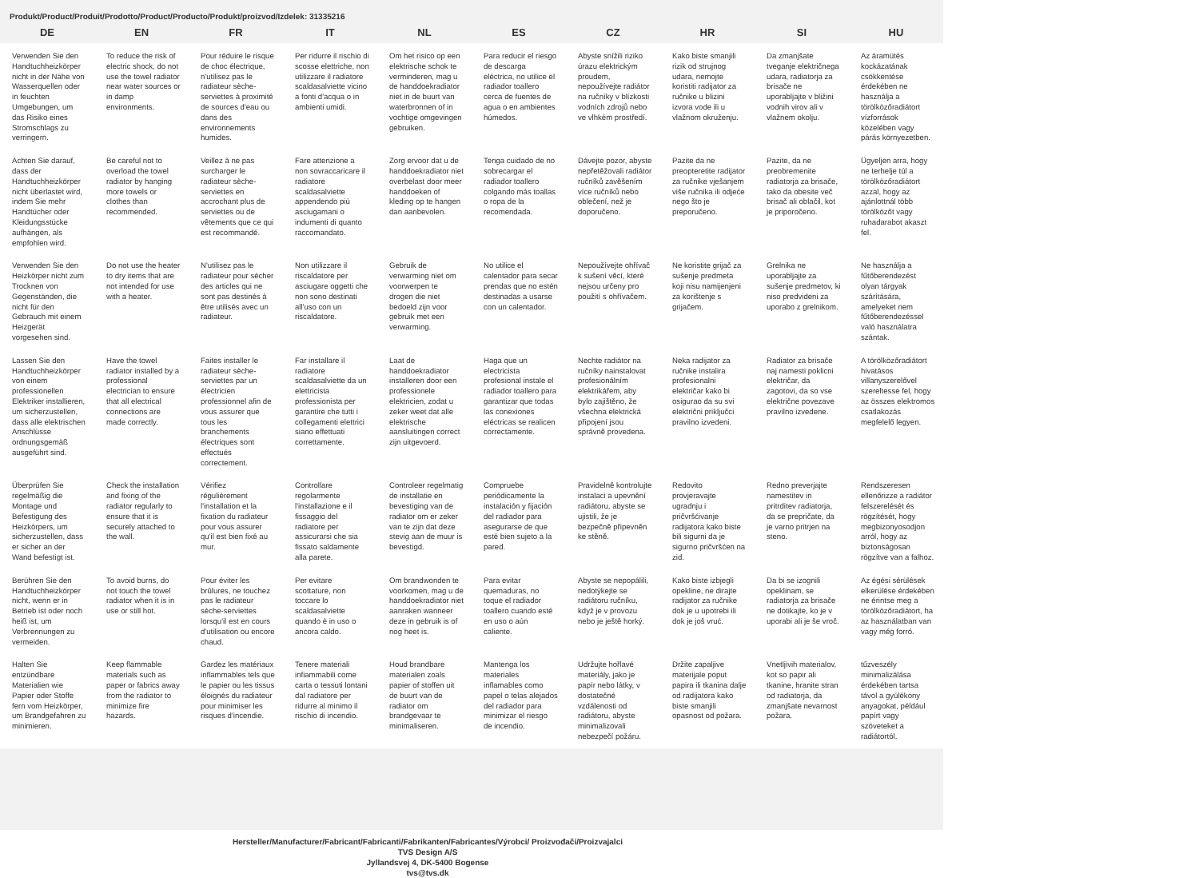Produkt/Product/Produit/Prodotto/Product/Producto/Produkt/proizvod/Izdelek: 31335216
| DE | EN | FR | IT | NL | ES | CZ | HR | SI | HU |
| --- | --- | --- | --- | --- | --- | --- | --- | --- | --- |
| Verwenden Sie den Handtuchheizkörper nicht in der Nähe von Wasserquellen oder in feuchten Umgebungen, um das Risiko eines Stromschlags zu verringern. | To reduce the risk of electric shock, do not use the towel radiator near water sources or in damp environments. | Pour réduire le risque de choc électrique, n'utilisez pas le radiateur sèche-serviettes à proximité de sources d'eau ou dans des environnements humides. | Per ridurre il rischio di scosse elettriche, non utilizzare il radiatore scaldasalviette vicino a fonti d'acqua o in ambienti umidi. | Om het risico op een elektrische schok te verminderen, mag u de handdoekradiator niet in de buurt van waterbronnen of in vochtige omgevingen gebruiken. | Para reducir el riesgo de descarga eléctrica, no utilice el radiador toallero cerca de fuentes de agua o en ambientes húmedos. | Abyste snížili riziko úrazu elektrickým proudem, nepoužívejte radiátor na ručníky v blízkosti vodních zdrojů nebo ve vlhkém prostředí. | Kako biste smanjili rizik od strujnog udara, nemojte koristiti radijator za ručnike u blizini izvora vode ili u vlažnom okruženju. | Da zmanjšate tveganje električnega udara, radiatorja za brisače ne uporabljajte v bližini vodnih virov ali v vlažnem okolju. | Az áramütés kockázatának csökkentése érdekében ne használja a törölközőradiátort vízforrások közelében vagy párás környezetben. |
| Achten Sie darauf, dass der Handtuchheizkörper nicht überlastet wird, indem Sie mehr Handtücher oder Kleidungsstücke aufhängen, als empfohlen wird. | Be careful not to overload the towel radiator by hanging more towels or clothes than recommended. | Veillez à ne pas surcharger le radiateur sèche-serviettes en accrochant plus de serviettes ou de vêtements que ce qui est recommandé. | Fare attenzione a non sovraccaricare il radiatore scaldasalviette appendendo più asciugamani o indumenti di quanto raccomandato. | Zorg ervoor dat u de handdoekradiator niet overbelast door meer handdoeken of kleding op te hangen dan aanbevolen. | Tenga cuidado de no sobrecargar el radiador toallero colgando más toallas o ropa de la recomendada. | Dávejte pozor, abyste nepřetěžovali radiátor ručníků zavěšením více ručníků nebo oblečení, než je doporučeno. | Pazite da ne preopteretite radijator za ručnike vješanjem više ručnika ili odjeće nego što je preporučeno. | Pazite, da ne preobremenite radiatorja za brisače, tako da obesite več brisač ali oblačil, kot je priporočeno. | Ügyeljen arra, hogy ne terhelje túl a törölközőradiátort azzal, hogy az ajánlottnál több törölközőt vagy ruhadarabot akaszt fel. |
| Verwenden Sie den Heizkörper nicht zum Trocknen von Gegenständen, die nicht für den Gebrauch mit einem Heizgerät vorgesehen sind. | Do not use the heater to dry items that are not intended for use with a heater. | N'utilisez pas le radiateur pour sécher des articles qui ne sont pas destinés à être utilisés avec un radiateur. | Non utilizzare il riscaldatore per asciugare oggetti che non sono destinati all'uso con un riscaldatore. | Gebruik de verwarming niet om voorwerpen te drogen die niet bedoeld zijn voor gebruik met een verwarming. | No utilice el calentador para secar prendas que no estén destinadas a usarse con un calentador. | Nepoužívejte ohřívač k sušení věcí, které nejsou určeny pro použití s ohřívačem. | Ne koristite grijač za sušenje predmeta koji nisu namijenjeni za korištenje s grijačem. | Grelnika ne uporabljajte za sušenje predmetov, ki niso predvideni za uporabo z grelnikom. | Ne használja a fűtőberendezést olyan tárgyak szárítására, amelyeket nem fűtőberendezéssel való használatra szántak. |
| Lassen Sie den Handtuchheizkörper von einem professionellen Elektriker installieren, um sicherzustellen, dass alle elektrischen Anschlüsse ordnungsgemäß ausgeführt sind. | Have the towel radiator installed by a professional electrician to ensure that all electrical connections are made correctly. | Faites installer le radiateur sèche-serviettes par un électricien professionnel afin de vous assurer que tous les branchements électriques sont effectués correctement. | Far installare il radiatore scaldasalviette da un elettricista professionista per garantire che tutti i collegamenti elettrici siano effettuati correttamente. | Laat de handdoekradiator installeren door een professionele elektricien, zodat u zeker weet dat alle elektrische aansluitingen correct zijn uitgevoerd. | Haga que un electricista profesional instale el radiador toallero para garantizar que todas las conexiones eléctricas se realicen correctamente. | Nechte radiátor na ručníky nainstalovat profesionálním elektrikářem, aby bylo zajištěno, že všechna elektrická připojení jsou správně provedena. | Neka radijator za ručnike instalira profesionalni električar kako bi osigurao da su svi električni priključci pravilno izvedeni. | Radiator za brisače naj namesti poklicni električar, da zagotovi, da so vse električne povezave pravilno izvedene. | A törölközőradiátort hivatásos villanyszerelővel szereltesse fel, hogy az összes elektromos csatlakozás megfelelő legyen. |
| Überprüfen Sie regelmäßig die Montage und Befestigung des Heizkörpers, um sicherzustellen, dass er sicher an der Wand befestigt ist. | Check the installation and fixing of the radiator regularly to ensure that it is securely attached to the wall. | Vérifiez régulièrement l'installation et la fixation du radiateur pour vous assurer qu'il est bien fixé au mur. | Controllare regolarmente l'installazione e il fissaggio del radiatore per assicurarsi che sia fissato saldamente alla parete. | Controleer regelmatig de installatie en bevestiging van de radiator om er zeker van te zijn dat deze stevig aan de muur is bevestigd. | Compruebe periódicamente la instalación y fijación del radiador para asegurarse de que esté bien sujeto a la pared. | Pravidelně kontrolujte instalaci a upevnění radiátoru, abyste se ujistili, že je bezpečně připevněn ke stěně. | Redovito provjeravajte ugradnju i pričvršćivanje radijatora kako biste bili sigurni da je sigurno pričvršćen na zid. | Redno preverjajte namestitev in pritrditev radiatorja, da se prepričate, da je varno pritrjen na steno. | Rendszeresen ellenőrizze a radiátor felszerelését és rögzítését, hogy megbizonyosodjon arról, hogy az biztonságosan rögzítve van a falhoz. |
| Berühren Sie den Handtuchheizkörper nicht, wenn er in Betrieb ist oder noch heiß ist, um Verbrennungen zu vermeiden. | To avoid burns, do not touch the towel radiator when it is in use or still hot. | Pour éviter les brûlures, ne touchez pas le radiateur sèche-serviettes lorsqu'il est en cours d'utilisation ou encore chaud. | Per evitare scottature, non toccare lo scaldasalviette quando è in uso o ancora caldo. | Om brandwonden te voorkomen, mag u de handdoekradiator niet aanraken wanneer deze in gebruik is of nog heet is. | Para evitar quemaduras, no toque el radiador toallero cuando esté en uso o aún caliente. | Abyste se nepopálili, nedotýkejte se radiátoru ručníku, když je v provozu nebo je ještě horký. | Kako biste izbjegli opekline, ne dirajte radijator za ručnike dok je u upotrebi ili dok je još vruć. | Da bi se izognili opeklinam, se radiatorja za brisače ne dotikajte, ko je v uporabi ali je še vroč. | Az égési sérülések elkerülése érdekében ne érintse meg a törölközőradiátort, ha az használatban van vagy még forró. |
| Halten Sie entzündbare Materialien wie Papier oder Stoffe fern vom Heizkörper, um Brandgefahren zu minimieren. | Keep flammable materials such as paper or fabrics away from the radiator to minimize fire hazards. | Gardez les matériaux inflammables tels que le papier ou les tissus éloignés du radiateur pour minimiser les risques d'incendie. | Tenere materiali infiammabili come carta o tessuti lontani dal radiatore per ridurre al minimo il rischio di incendio. | Houd brandbare materialen zoals papier of stoffen uit de buurt van de radiator om brandgevaar te minimaliseren. | Mantenga los materiales inflamables como papel o telas alejados del radiador para minimizar el riesgo de incendio. | Udržujte hořlavé materiály, jako je papír nebo látky, v dostatečné vzdálenosti od radiátoru, abyste minimalizovali nebezpečí požáru. | Držite zapaljive materijale poput papira ili tkanina dalje od radijatora kako biste smanjili opasnost od požara. | Vnetljivih materialov, kot so papir ali tkanine, hranite stran od radiatorja, da zmanjšate nevarnost požara. | tűzveszély minimalizálása érdekében tartsa távol a gyúlékony anyagokat, például papírt vagy szöveteket a radiátortól. |
Hersteller/Manufacturer/Fabricant/Fabricanti/Fabrikanten/Fabricantes/Výrobci/ Proizvođači/Proizvajalci
TVS Design A/S
Jyllandsvej 4, DK-5400 Bogense
tvs@tvs.dk